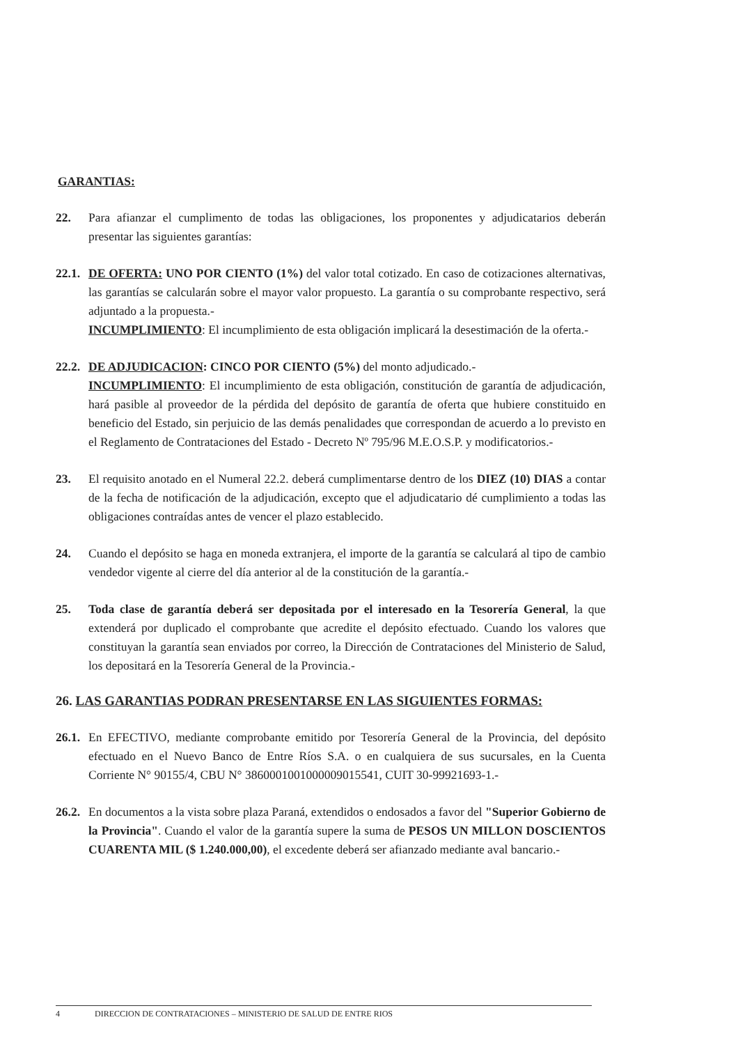GARANTIAS:
22. Para afianzar el cumplimento de todas las obligaciones, los proponentes y adjudicatarios deberán presentar las siguientes garantías:
22.1.
DE OFERTA: UNO POR CIENTO (1%) del valor total cotizado. En caso de cotizaciones alternativas, las garantías se calcularán sobre el mayor valor propuesto. La garantía o su comprobante respectivo, será adjuntado a la propuesta.-
INCUMPLIMIENTO: El incumplimiento de esta obligación implicará la desestimación de la oferta.-
22.2.
DE ADJUDICACION: CINCO POR CIENTO (5%) del monto adjudicado.-
INCUMPLIMIENTO: El incumplimiento de esta obligación, constitución de garantía de adjudicación, hará pasible al proveedor de la pérdida del depósito de garantía de oferta que hubiere constituido en beneficio del Estado, sin perjuicio de las demás penalidades que correspondan de acuerdo a lo previsto en el Reglamento de Contrataciones del Estado - Decreto Nº 795/96 M.E.O.S.P. y modificatorios.-
23. El requisito anotado en el Numeral 22.2. deberá cumplimentarse dentro de los DIEZ (10) DIAS a contar de la fecha de notificación de la adjudicación, excepto que el adjudicatario dé cumplimiento a todas las obligaciones contraídas antes de vencer el plazo establecido.
24. Cuando el depósito se haga en moneda extranjera, el importe de la garantía se calculará al tipo de cambio vendedor vigente al cierre del día anterior al de la constitución de la garantía.-
25. Toda clase de garantía deberá ser depositada por el interesado en la Tesorería General, la que extenderá por duplicado el comprobante que acredite el depósito efectuado. Cuando los valores que constituyan la garantía sean enviados por correo, la Dirección de Contrataciones del Ministerio de Salud, los depositará en la Tesorería General de la Provincia.-
26. LAS GARANTIAS PODRAN PRESENTARSE EN LAS SIGUIENTES FORMAS:
26.1.
En EFECTIVO, mediante comprobante emitido por Tesorería General de la Provincia, del depósito efectuado en el Nuevo Banco de Entre Ríos S.A. o en cualquiera de sus sucursales, en la Cuenta Corriente N° 90155/4, CBU N° 3860001001000009015541, CUIT 30-99921693-1.-
26.2.
En documentos a la vista sobre plaza Paraná, extendidos o endosados a favor del "Superior Gobierno de la Provincia". Cuando el valor de la garantía supere la suma de PESOS UN MILLON DOSCIENTOS CUARENTA MIL ($ 1.240.000,00), el excedente deberá ser afianzado mediante aval bancario.-
4 DIRECCION DE CONTRATACIONES – MINISTERIO DE SALUD DE ENTRE RIOS